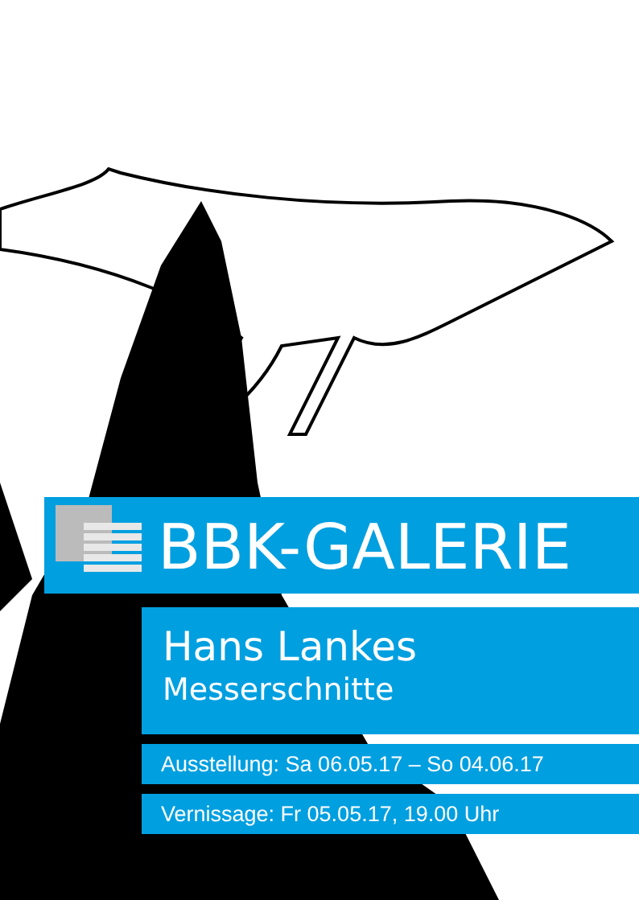BBK-GALERIE
Hans Lankes
Messerschnitte
Ausstellung: Sa 06.05.17 – So 04.06.17
Vernissage: Fr 05.05.17, 19.00 Uhr